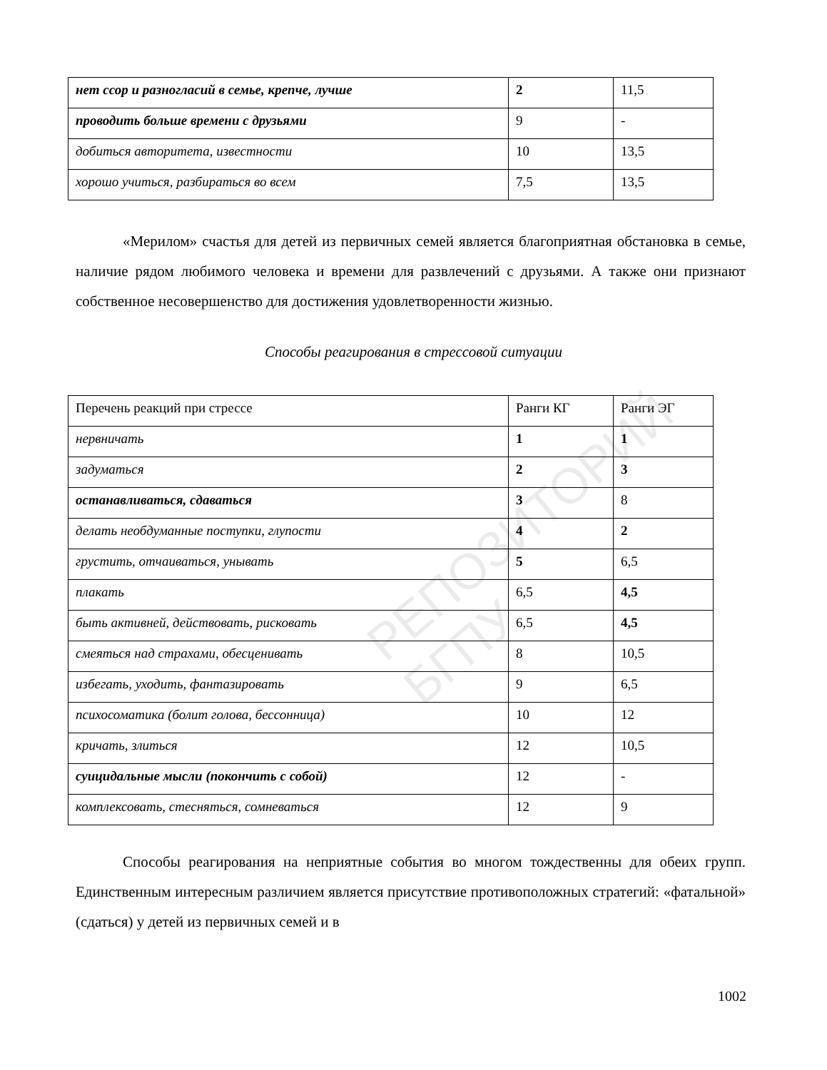| нет ссор и разногласий в семье, крепче, лучше | 2 | 11,5 |
| проводить больше времени с друзьями | 9 | - |
| добиться авторитета, известности | 10 | 13,5 |
| хорошо учиться, разбираться во всем | 7,5 | 13,5 |
«Мерилом» счастья для детей из первичных семей является благоприятная обстановка в семье, наличие рядом любимого человека и времени для развлечений с друзьями. А также они признают собственное несовершенство для достижения удовлетворенности жизнью.
Способы реагирования в стрессовой ситуации
| Перечень реакций при стрессе | Ранги КГ | Ранги ЭГ |
| нервничать | 1 | 1 |
| задуматься | 2 | 3 |
| останавливаться, сдаваться | 3 | 8 |
| делать необдуманные поступки, глупости | 4 | 2 |
| грустить, отчаиваться, унывать | 5 | 6,5 |
| плакать | 6,5 | 4,5 |
| быть активней, действовать, рисковать | 6,5 | 4,5 |
| смеяться над страхами, обесценивать | 8 | 10,5 |
| избегать, уходить, фантазировать | 9 | 6,5 |
| психосоматика (болит голова, бессонница) | 10 | 12 |
| кричать, злиться | 12 | 10,5 |
| суицидальные мысли (покончить с собой) | 12 | - |
| комплексовать, стесняться, сомневаться | 12 | 9 |
Способы реагирования на неприятные события во многом тождественны для обеих групп. Единственным интересным различием является присутствие противоположных стратегий: «фатальной» (сдаться) у детей из первичных семей и в
РЕПОЗИТОРИЙ БГПУ
1002